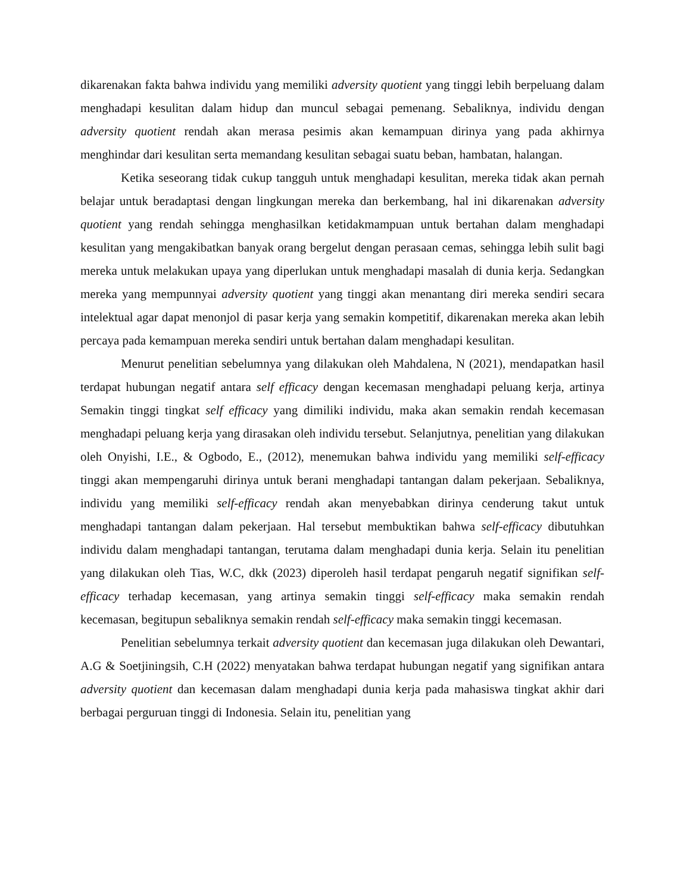dikarenakan fakta bahwa individu yang memiliki adversity quotient yang tinggi lebih berpeluang dalam menghadapi kesulitan dalam hidup dan muncul sebagai pemenang. Sebaliknya, individu dengan adversity quotient rendah akan merasa pesimis akan kemampuan dirinya yang pada akhirnya menghindar dari kesulitan serta memandang kesulitan sebagai suatu beban, hambatan, halangan.
Ketika seseorang tidak cukup tangguh untuk menghadapi kesulitan, mereka tidak akan pernah belajar untuk beradaptasi dengan lingkungan mereka dan berkembang, hal ini dikarenakan adversity quotient yang rendah sehingga menghasilkan ketidakmampuan untuk bertahan dalam menghadapi kesulitan yang mengakibatkan banyak orang bergelut dengan perasaan cemas, sehingga lebih sulit bagi mereka untuk melakukan upaya yang diperlukan untuk menghadapi masalah di dunia kerja. Sedangkan mereka yang mempunnyai adversity quotient yang tinggi akan menantang diri mereka sendiri secara intelektual agar dapat menonjol di pasar kerja yang semakin kompetitif, dikarenakan mereka akan lebih percaya pada kemampuan mereka sendiri untuk bertahan dalam menghadapi kesulitan.
Menurut penelitian sebelumnya yang dilakukan oleh Mahdalena, N (2021), mendapatkan hasil terdapat hubungan negatif antara self efficacy dengan kecemasan menghadapi peluang kerja, artinya Semakin tinggi tingkat self efficacy yang dimiliki individu, maka akan semakin rendah kecemasan menghadapi peluang kerja yang dirasakan oleh individu tersebut. Selanjutnya, penelitian yang dilakukan oleh Onyishi, I.E., & Ogbodo, E., (2012), menemukan bahwa individu yang memiliki self-efficacy tinggi akan mempengaruhi dirinya untuk berani menghadapi tantangan dalam pekerjaan. Sebaliknya, individu yang memiliki self-efficacy rendah akan menyebabkan dirinya cenderung takut untuk menghadapi tantangan dalam pekerjaan. Hal tersebut membuktikan bahwa self-efficacy dibutuhkan individu dalam menghadapi tantangan, terutama dalam menghadapi dunia kerja. Selain itu penelitian yang dilakukan oleh Tias, W.C, dkk (2023) diperoleh hasil terdapat pengaruh negatif signifikan self-efficacy terhadap kecemasan, yang artinya semakin tinggi self-efficacy maka semakin rendah kecemasan, begitupun sebaliknya semakin rendah self-efficacy maka semakin tinggi kecemasan.
Penelitian sebelumnya terkait adversity quotient dan kecemasan juga dilakukan oleh Dewantari, A.G & Soetjiningsih, C.H (2022) menyatakan bahwa terdapat hubungan negatif yang signifikan antara adversity quotient dan kecemasan dalam menghadapi dunia kerja pada mahasiswa tingkat akhir dari berbagai perguruan tinggi di Indonesia. Selain itu, penelitian yang